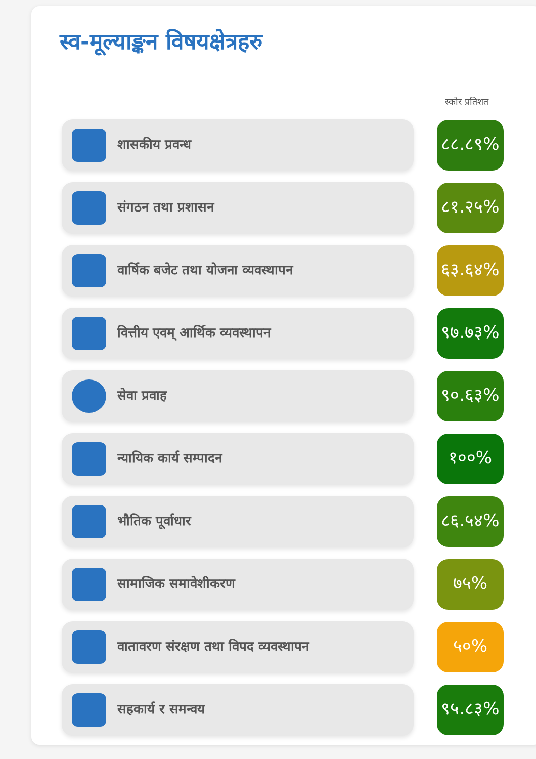स्व-मूल्याङ्कन विषयक्षेत्रहरु
स्कोर प्रतिशत
शासकीय प्रवन्ध
८८.८९%
संगठन तथा प्रशासन
८१.२५%
वार्षिक बजेट तथा योजना व्यवस्थापन
६३.६४%
वित्तीय एवम् आर्थिक व्यवस्थापन
९७.७३%
सेवा प्रवाह
९०.६३%
न्यायिक कार्य सम्पादन
१००%
भौतिक पूर्वाधार
८६.५४%
सामाजिक समावेशीकरण
७५%
वातावरण संरक्षण तथा विपद व्यवस्थापन
५०%
सहकार्य र समन्वय
९५.८३%